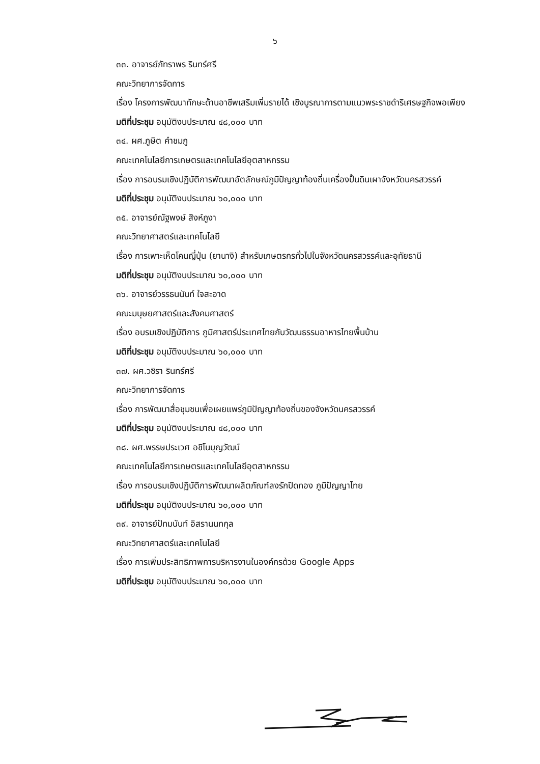๖
๓๓. อาจารย์ภัทราพร รินทร์ศรี
คณะวิทยาการจัดการ
เรื่อง โครงการพัฒนาทักษะด้านอาชีพเสริมเพิ่มรายได้ เชิงบูรณาการตามแนวพระราชดำริเศรษฐกิจพอเพียง
มติที่ประชุม อนุมัติงบประมาณ ๔๘,๐๐๐ บาท
๓๔. ผศ.ภูษิต คำชมภู
คณะเทคโนโลยีการเกษตรและเทคโนโลยีอุตสาหกรรม
เรื่อง การอบรมเชิงปฏิบัติการพัฒนาอัตลักษณ์ภูมิปัญญาท้องถิ่นเครื่องปั้นดินเผาจังหวัดนครสวรรค์
มติที่ประชุม อนุมัติงบประมาณ ๖๐,๐๐๐ บาท
๓๕. อาจารย์ณัฐพงษ์ สิงห์ภูงา
คณะวิทยาศาสตร์และเทคโนโลยี
เรื่อง การเพาะเห็ดโคนญี่ปุ่น (ยานางิ) สำหรับเกษตรกรทั่วไปในจังหวัดนครสวรรค์และอุทัยธานี
มติที่ประชุม อนุมัติงบประมาณ ๖๐,๐๐๐ บาท
๓๖. อาจารย์วรรธนนันท์ ใจสะอาด
คณะมนุษยศาสตร์และสังคมศาสตร์
เรื่อง อบรมเชิงปฏิบัติการ ภูมิศาสตร์ประเทศไทยกับวัฒนธรรมอาหารไทยพื้นบ้าน
มติที่ประชุม อนุมัติงบประมาณ ๖๐,๐๐๐ บาท
๓๗. ผศ.วชิรา รินทร์ศรี
คณะวิทยาการจัดการ
เรื่อง การพัฒนาสื่อชุมชนเพื่อเผยแพร่ภูมิปัญญาท้องถิ่นของจังหวัดนครสวรรค์
มติที่ประชุม อนุมัติงบประมาณ ๔๘,๐๐๐ บาท
๓๘. ผศ.พรรษประเวศ อชิโนบุญวัฒน์
คณะเทคโนโลยีการเกษตรและเทคโนโลยีอุตสาหกรรม
เรื่อง การอบรมเชิงปฏิบัติการพัฒนาผลิตภัณฑ์ลงรักปิดทอง ภูมิปัญญาไทย
มติที่ประชุม อนุมัติงบประมาณ ๖๐,๐๐๐ บาท
๓๙. อาจารย์ปัทมนันท์ อิสรานนทกุล
คณะวิทยาศาสตร์และเทคโนโลยี
เรื่อง การเพิ่มประสิทธิภาพการบริหารงานในองค์กรด้วย Google Apps
มติที่ประชุม อนุมัติงบประมาณ ๖๐,๐๐๐ บาท